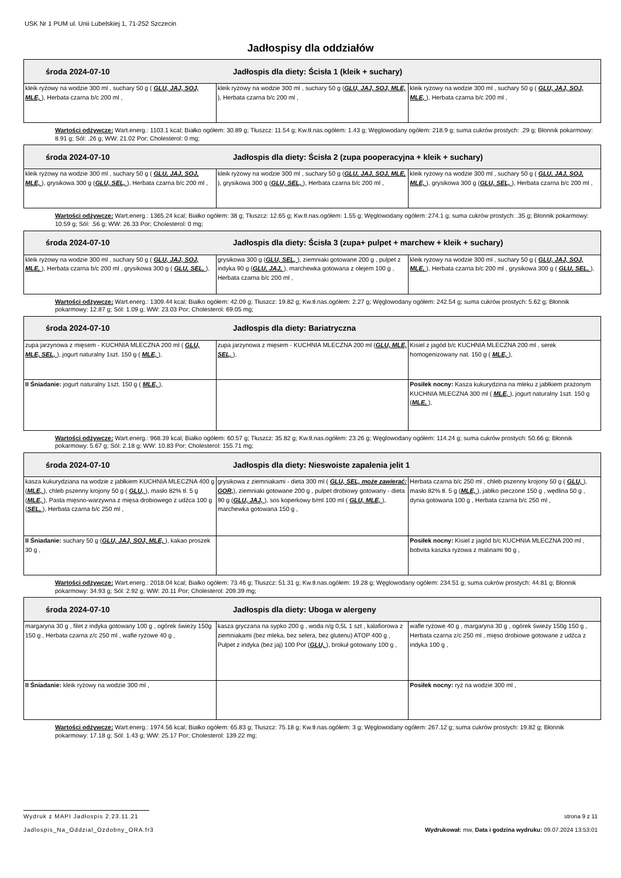USK Nr 1 PUM ul. Unii Lubelskiej 1, 71-252 Szczecin
Jadłospisy dla oddziałów
| środa 2024-07-10 Jadłospis dla diety: Ścisła 1 (kleik + suchary) | | |
| --- | --- | --- |
| kleik ryżowy na wodzie 300 ml , suchary 50 g ( GLU, JAJ, SOJ, MLE, ), Herbata czarna b/c 200 ml , | kleik ryżowy na wodzie 300 ml , suchary 50 g ( GLU, JAJ, SOJ, MLE, ), Herbata czarna b/c 200 ml , | kleik ryżowy na wodzie 300 ml , suchary 50 g ( GLU, JAJ, SOJ, MLE, ), Herbata czarna b/c 200 ml , |
Wartości odżywcze: Wart.energ.: 1103.1 kcal; Białko ogółem: 30.89 g; Tłuszcz: 11.54 g; Kw.tł.nas.ogółem: 1.43 g; Węglowodany ogółem: 218.9 g; suma cukrów prostych: .29 g; Błonnik pokarmowy: 8.91 g; Sól: .26 g; WW: 21.02 Por; Cholesterol: 0 mg;
| środa 2024-07-10 Jadłospis dla diety: Ścisła 2 (zupa pooperacyjna + kleik + suchary) | | |
| --- | --- | --- |
| kleik ryżowy na wodzie 300 ml , suchary 50 g ( GLU, JAJ, SOJ, MLE, ), grysikowa 300 g ( GLU, SEL, ), Herbata czarna b/c 200 ml , | kleik ryżowy na wodzie 300 ml , suchary 50 g ( GLU, JAJ, SOJ, MLE, ), grysikowa 300 g ( GLU, SEL, ), Herbata czarna b/c 200 ml , | kleik ryżowy na wodzie 300 ml , suchary 50 g ( GLU, JAJ, SOJ, MLE, ), grysikowa 300 g ( GLU, SEL, ), Herbata czarna b/c 200 ml , |
Wartości odżywcze: Wart.energ.: 1365.24 kcal; Białko ogółem: 38 g; Tłuszcz: 12.65 g; Kw.tł.nas.ogółem: 1.55 g; Węglowodany ogółem: 274.1 g; suma cukrów prostych: .35 g; Błonnik pokarmowy: 10.59 g; Sól: .56 g; WW: 26.33 Por; Cholesterol: 0 mg;
| środa 2024-07-10 Jadłospis dla diety: Ścisła 3 (zupa+ pulpet + marchew + kleik + suchary) | | |
| --- | --- | --- |
| kleik ryżowy na wodzie 300 ml , suchary 50 g ( GLU, JAJ, SOJ, MLE, ), Herbata czarna b/c 200 ml , grysikowa 300 g ( GLU, SEL, ), | grysikowa 300 g ( GLU, SEL, ), ziemniaki gotowane 200 g , pulpet z indyka 90 g ( GLU, JAJ, ), marchewka gotowana z olejem 100 g , Herbata czarna b/c 200 ml , | kleik ryżowy na wodzie 300 ml , suchary 50 g ( GLU, JAJ, SOJ, MLE, ), Herbata czarna b/c 200 ml , grysikowa 300 g ( GLU, SEL, ), |
Wartości odżywcze: Wart.energ.: 1309.44 kcal; Białko ogółem: 42.09 g; Tłuszcz: 19.82 g; Kw.tł.nas.ogółem: 2.27 g; Węglowodany ogółem: 242.54 g; suma cukrów prostych: 5.62 g; Błonnik pokarmowy: 12.87 g; Sól: 1.09 g; WW: 23.03 Por; Cholesterol: 69.05 mg;
| środa 2024-07-10 Jadłospis dla diety: Bariatryczna | | |
| --- | --- | --- |
| zupa jarzynowa z mięsem - KUCHNIA MLECZNA 200 ml ( GLU, MLE, SEL, ), jogurt naturalny 1szt. 150 g ( MLE, ), | zupa jarzynowa z mięsem - KUCHNIA MLECZNA 200 ml ( GLU, MLE, SEL, ), | Kisiel z jagód b/c KUCHNIA MLECZNA 200 ml , serek homogenizowany nat. 150 g ( MLE, ), |
| II Śniadanie: jogurt naturalny 1szt. 150 g ( MLE, ), | | Posiłek nocny: Kasza kukurydzina na mleku z jabłkiem prażonym KUCHNIA MLECZNA 300 ml ( MLE, ), jogurt naturalny 1szt. 150 g ( MLE, ), |
Wartości odżywcze: Wart.energ.: 968.39 kcal; Białko ogółem: 60.57 g; Tłuszcz: 35.82 g; Kw.tł.nas.ogółem: 23.26 g; Węglowodany ogółem: 114.24 g; suma cukrów prostych: 50.66 g; Błonnik pokarmowy: 5.67 g; Sól: 2.18 g; WW: 10.83 Por; Cholesterol: 155.71 mg;
| środa 2024-07-10 Jadłospis dla diety: Nieswoiste zapalenia jelit 1 | | |
| --- | --- | --- |
| kasza kukurydziana na wodzie z jabłkiem KUCHNIA MLECZNA 400 g ( MLE, ), chleb pszenny krojony 50 g ( GLU, ), masło 82% tł. 5 g ( MLE, ), Pasta mięsno-warzywna z mięsa drobiowego z udźca 100 g ( SEL, ), Herbata czarna b/c 250 ml , | grysikowa z ziemniakami - dieta 300 ml ( GLU, SEL, może zawierać: GOR, ), ziemniaki gotowane 200 g , pulpet drobiowy gotowany - dieta 90 g ( GLU, JAJ, ), sos koperkowy b/ml 100 ml ( GLU, MLE, ), marchewka gotowana 150 g , | Herbata czarna b/c 250 ml , chleb pszenny krojony 50 g ( GLU, ), masło 82% tł. 5 g ( MLE, ), jabłko pieczone 150 g , wędlina 50 g , dynia gotowana 100 g , Herbata czarna b/c 250 ml , |
| II Śniadanie: suchary 50 g ( GLU, JAJ, SOJ, MLE, ), kakao proszek 30 g , | | Posiłek nocny: Kisiel z jagód b/c KUCHNIA MLECZNA 200 ml , bobvita kaszka ryżowa z malinami 90 g , |
Wartości odżywcze: Wart.energ.: 2018.04 kcal; Białko ogółem: 73.46 g; Tłuszcz: 51.31 g; Kw.tł.nas.ogółem: 19.28 g; Węglowodany ogółem: 234.51 g; suma cukrów prostych: 44.81 g; Błonnik pokarmowy: 34.93 g; Sól: 2.92 g; WW: 20.11 Por; Cholesterol: 209.39 mg;
| środa 2024-07-10 Jadłospis dla diety: Uboga w alergeny | | |
| --- | --- | --- |
| margaryna 30 g , filet z indyka gotowany 100 g , ogórek świeży 150g 150 g , Herbata czarna z/c 250 ml , wafle ryżowe 40 g , | kasza gryczana na sypko 200 g , woda n/g 0,5L 1 szt , kalafiorowa z ziemniakami (bez mleka, bez selera, bez glutenu) ATOP 400 g , Pulpet z indyka (bez jaj) 100 Por ( GLU, ), brokuł gotowany 100 g , | wafle ryżowe 40 g , margaryna 30 g , ogórek świeży 150g 150 g , Herbata czarna z/c 250 ml , mięso drobiowe gotowane z udźca z indyka 100 g , |
| II Śniadanie: kleik ryżowy na wodzie 300 ml , | | Posiłek nocny: ryż na wodzie 300 ml , |
Wartości odżywcze: Wart.energ.: 1974.56 kcal; Białko ogółem: 65.83 g; Tłuszcz: 75.18 g; Kw.tł.nas.ogółem: 3 g; Węglowodany ogółem: 267.12 g; suma cukrów prostych: 19.82 g; Błonnik pokarmowy: 17.18 g; Sól: 1.43 g; WW: 25.17 Por; Cholesterol: 139.22 mg;
Wydruk z MAPI Jadłospis 2.23.11.21
strona 9 z 11
Jadlospis_Na_Oddzial_Ozdobny_ORA.fr3
Wydrukował: mw, Data i godzina wydruku: 09.07.2024 13:53:01